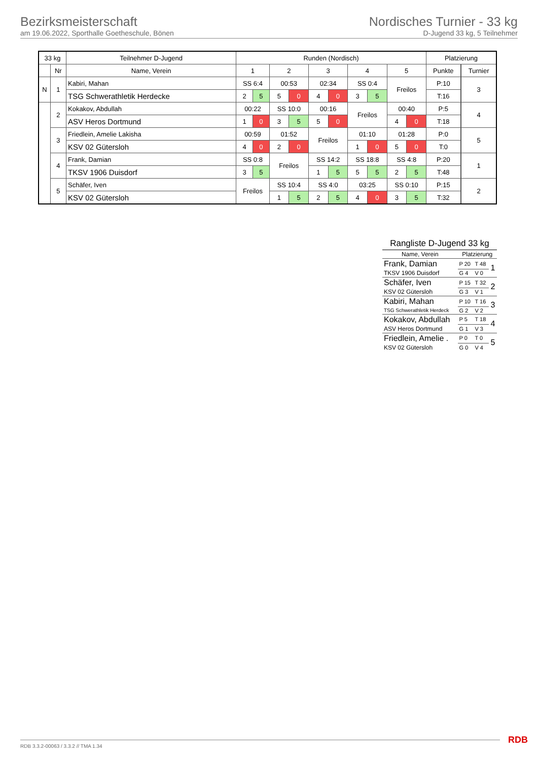Bezirksmeisterschaft
am 19.06.2022, Sporthalle Goetheschule, Bönen
Nordisches Turnier - 33 kg
D-Jugend 33 kg, 5 Teilnehmer
| 33 kg | | Teilnehmer D-Jugend | Runden (Nordisch) | | | | | | | | | | Platzierung | | |
| --- | --- | --- | --- | --- | --- | --- | --- | --- | --- | --- | --- | --- | --- | --- | --- |
| | Nr | Name, Verein | 1 | | 2 | | 3 | | 4 | | 5 | | Punkte | | Turnier |
| N | 1 | Kabiri, Mahan | SS 6:4 | | 00:53 | | 02:34 | | SS 0:4 | | Freilos | | P:10 | | 3 |
| | | TSG Schwerathletik Herdecke | 2 | 5 | 5 | 0 | 4 | 0 | 3 | 5 | | | T:16 | | |
| | 2 | Kokakov, Abdullah | 00:22 | | SS 10:0 | | 00:16 | | Freilos | | 00:40 | | P:5 | | 4 |
| | | ASV Heros Dortmund | 1 | 0 | 3 | 5 | 5 | 0 | | | 4 | 0 | T:18 | | |
| | 3 | Friedlein, Amelie Lakisha | 00:59 | | 01:52 | | Freilos | | 01:10 | | 01:28 | | P:0 | | 5 |
| | | KSV 02 Gütersloh | 4 | 0 | 2 | 0 | | | 1 | 0 | 5 | 0 | T:0 | | |
| | 4 | Frank, Damian | SS 0:8 | | Freilos | | SS 14:2 | | SS 18:8 | | SS 4:8 | | P:20 | | 1 |
| | | TKSV 1906 Duisdorf | 3 | 5 | | | 1 | 5 | 5 | 5 | 2 | 5 | T:48 | | |
| | 5 | Schäfer, Iven | Freilos | | SS 10:4 | | SS 4:0 | | 03:25 | | SS 0:10 | | P:15 | | 2 |
| | | KSV 02 Gütersloh | | | 1 | 5 | 2 | 5 | 4 | 0 | 3 | 5 | T:32 | | |
Rangliste D-Jugend 33 kg
| Name, Verein | Platzierung | | |
| Frank, Damian | P 20 | T 48 | 1 |
| TKSV 1906 Duisdorf | G 4 | V 0 | |
| Schäfer, Iven | P 15 | T 32 | 2 |
| KSV 02 Gütersloh | G 3 | V 1 | |
| Kabiri, Mahan | P 10 | T 16 | 3 |
| TSG Schwerathletik Herdeck | G 2 | V 2 | |
| Kokakov, Abdullah | P 5 | T 18 | 4 |
| ASV Heros Dortmund | G 1 | V 3 | |
| Friedlein, Amelie . | P 0 | T 0 | 5 |
| KSV 02 Gütersloh | G 0 | V 4 | |
RDB 3.3.2-00063 / 3.3.2 // TMA 1.34
RDB